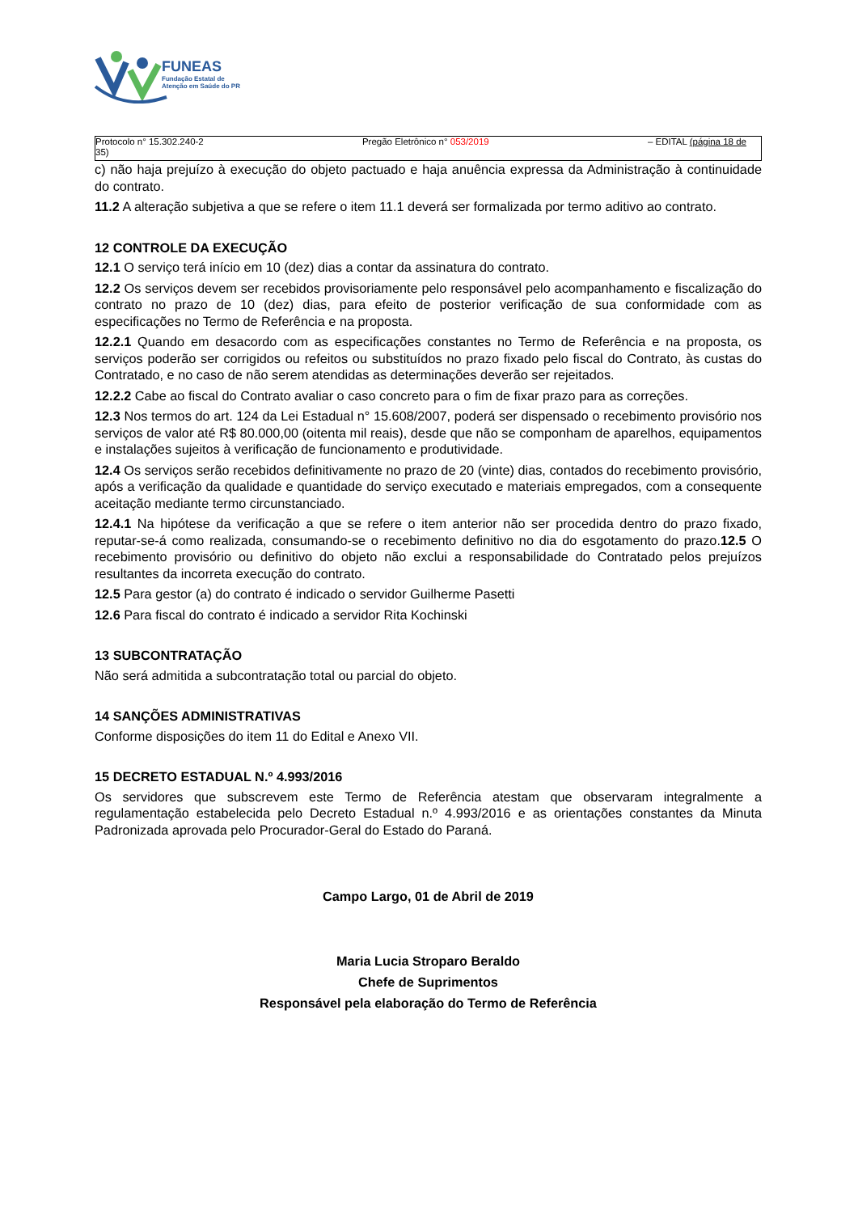FUNEAS
Fundação Estatal de
Atenção em Saúde do PR
Protocolo n° 15.302.240-2
35) Pregão Eletrônico n° 053/2019 – EDITAL (página 18 de
c) não haja prejuízo à execução do objeto pactuado e haja anuência expressa da Administração à continuidade do contrato.
11.2 A alteração subjetiva a que se refere o item 11.1 deverá ser formalizada por termo aditivo ao contrato.
12 CONTROLE DA EXECUÇÃO
12.1 O serviço terá início em 10 (dez) dias a contar da assinatura do contrato.
12.2 Os serviços devem ser recebidos provisoriamente pelo responsável pelo acompanhamento e fiscalização do contrato no prazo de 10 (dez) dias, para efeito de posterior verificação de sua conformidade com as especificações no Termo de Referência e na proposta.
12.2.1 Quando em desacordo com as especificações constantes no Termo de Referência e na proposta, os serviços poderão ser corrigidos ou refeitos ou substituídos no prazo fixado pelo fiscal do Contrato, às custas do Contratado, e no caso de não serem atendidas as determinações deverão ser rejeitados.
12.2.2 Cabe ao fiscal do Contrato avaliar o caso concreto para o fim de fixar prazo para as correções.
12.3 Nos termos do art. 124 da Lei Estadual n° 15.608/2007, poderá ser dispensado o recebimento provisório nos serviços de valor até R$ 80.000,00 (oitenta mil reais), desde que não se componham de aparelhos, equipamentos e instalações sujeitos à verificação de funcionamento e produtividade.
12.4 Os serviços serão recebidos definitivamente no prazo de 20 (vinte) dias, contados do recebimento provisório, após a verificação da qualidade e quantidade do serviço executado e materiais empregados, com a consequente aceitação mediante termo circunstanciado.
12.4.1 Na hipótese da verificação a que se refere o item anterior não ser procedida dentro do prazo fixado, reputar-se-á como realizada, consumando-se o recebimento definitivo no dia do esgotamento do prazo.12.5 O recebimento provisório ou definitivo do objeto não exclui a responsabilidade do Contratado pelos prejuízos resultantes da incorreta execução do contrato.
12.5 Para gestor (a) do contrato é indicado o servidor Guilherme Pasetti
12.6 Para fiscal do contrato é indicado a servidor Rita Kochinski
13 SUBCONTRATAÇÃO
Não será admitida a subcontratação total ou parcial do objeto.
14 SANÇÕES ADMINISTRATIVAS
Conforme disposições do item 11 do Edital e Anexo VII.
15 DECRETO ESTADUAL N.º 4.993/2016
Os servidores que subscrevem este Termo de Referência atestam que observaram integralmente a regulamentação estabelecida pelo Decreto Estadual n.º 4.993/2016 e as orientações constantes da Minuta Padronizada aprovada pelo Procurador-Geral do Estado do Paraná.
Campo Largo, 01 de Abril de 2019
Maria Lucia Stroparo Beraldo
Chefe de Suprimentos
Responsável pela elaboração do Termo de Referência